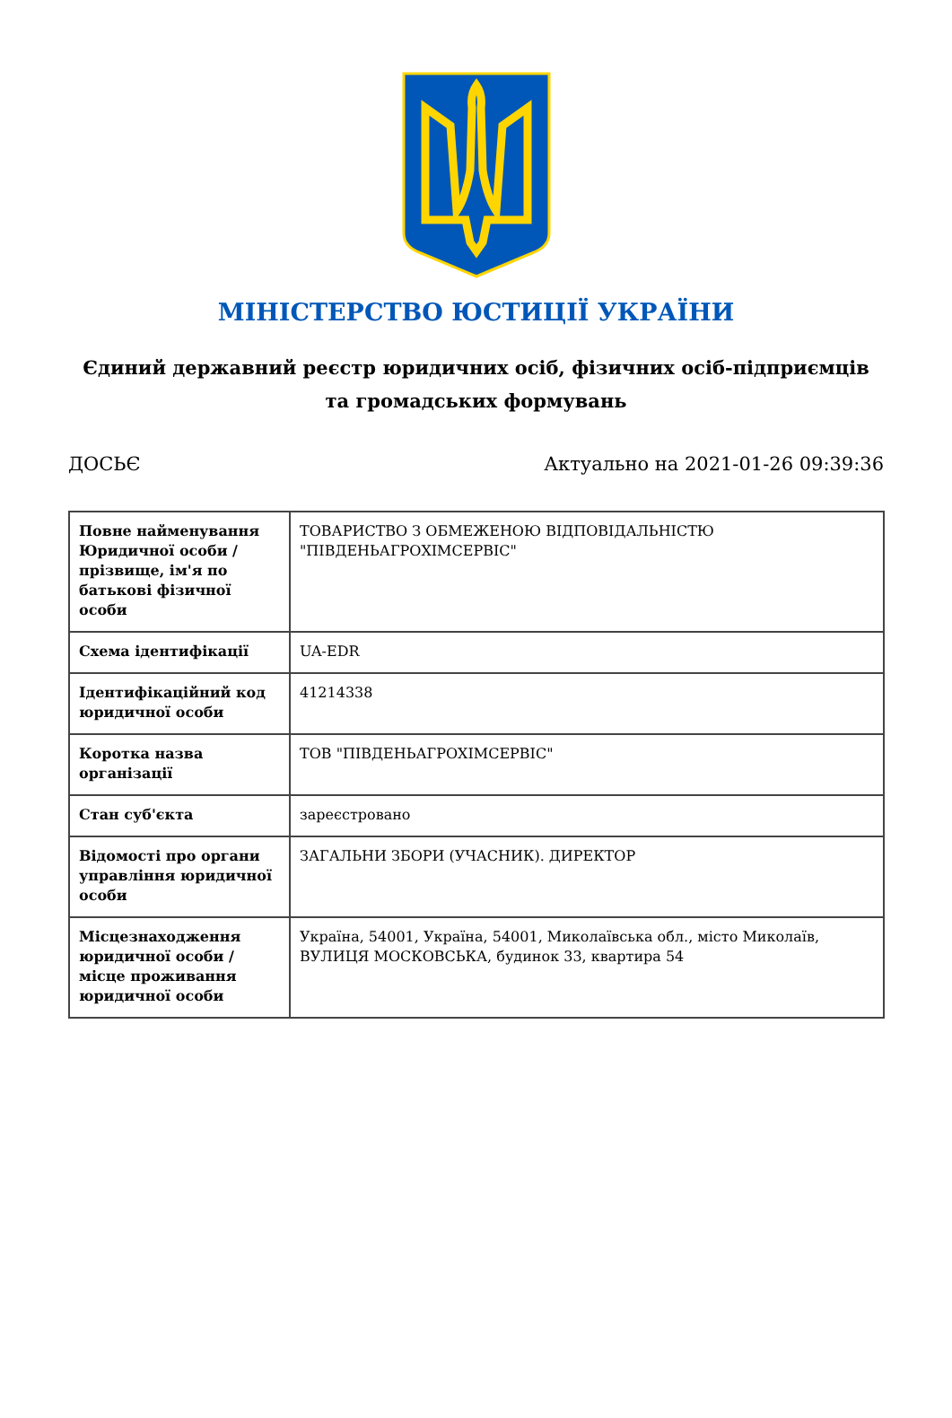МІНІСТЕРСТВО ЮСТИЦІЇ УКРАЇНИ
Єдиний державний реєстр юридичних осіб, фізичних осіб-підприємців та громадських формувань
ДОСЬЄ Актуально на 2021-01-26 09:39:36
| Повне найменування Юридичної особи / прізвище, ім'я по батькові фізичної особи | ТОВАРИСТВО З ОБМЕЖЕНОЮ ВІДПОВІДАЛЬНІСТЮ "ПІВДЕНЬАГРОХІМСЕРВІС" |
| Схема ідентифікації | UA-EDR |
| Ідентифікаційний код юридичної особи | 41214338 |
| Коротка назва організації | ТОВ "ПІВДЕНЬАГРОХІМСЕРВІС" |
| Стан суб'єкта | зареєстровано |
| Відомості про органи управління юридичної особи | ЗАГАЛЬНИ ЗБОРИ (УЧАСНИК). ДИРЕКТОР |
| Місцезнаходження юридичної особи / місце проживання юридичної особи | Україна, 54001, Україна, 54001, Миколаївська обл., місто Миколаїв, ВУЛИЦЯ МОСКОВСЬКА, будинок 33, квартира 54 |